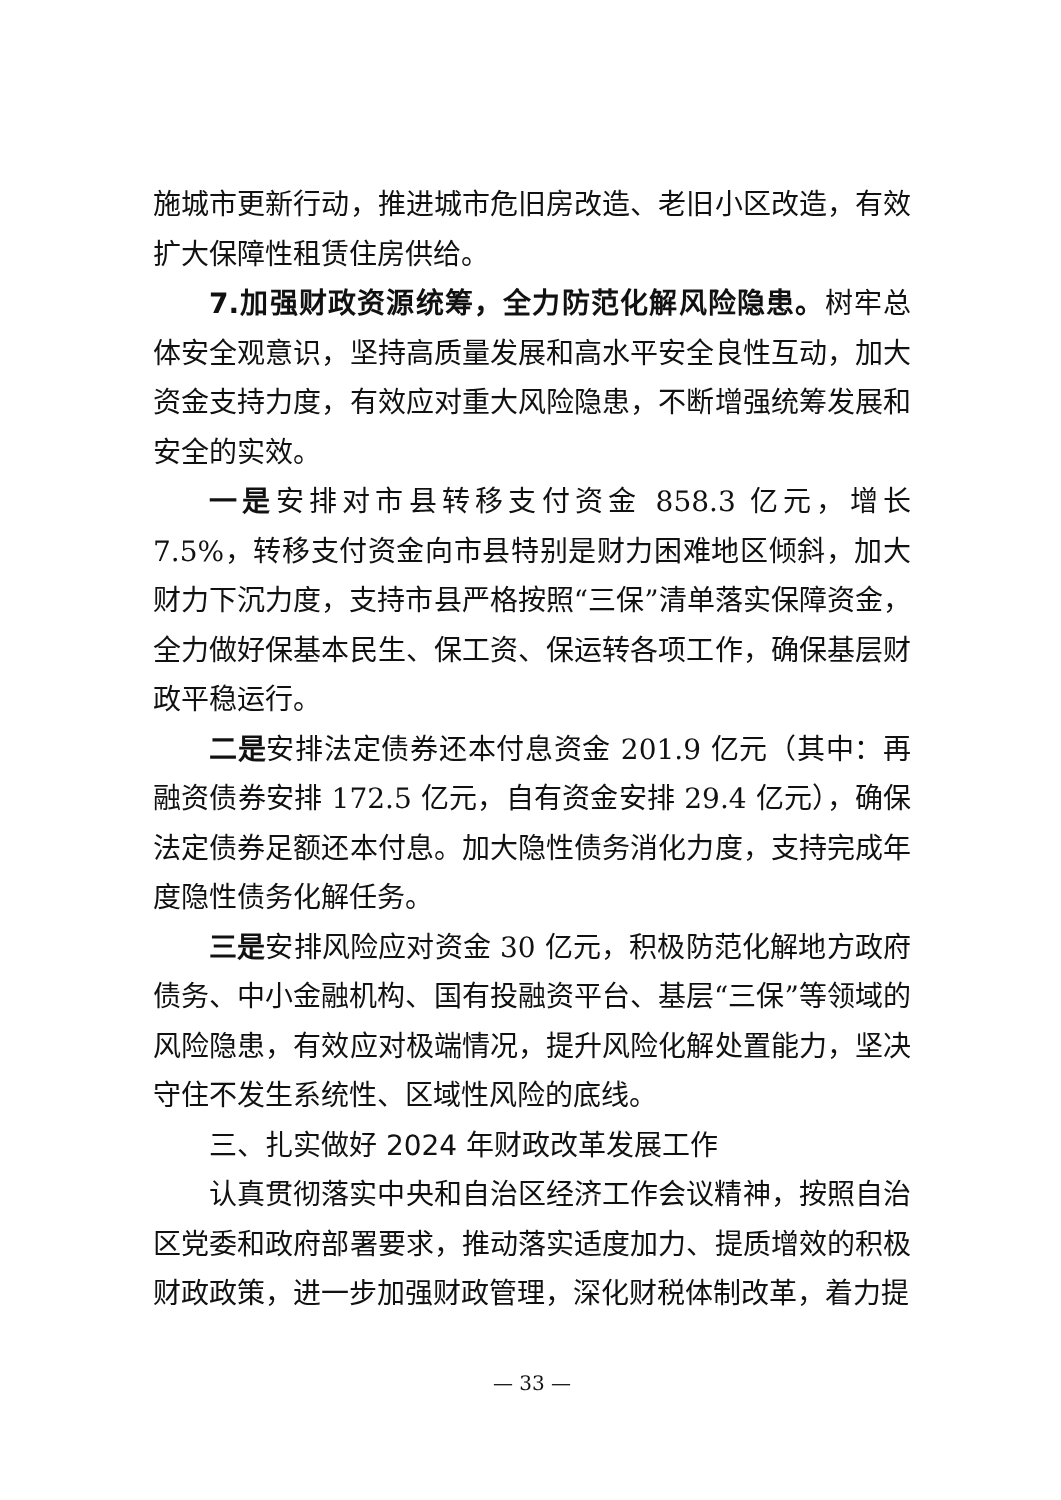施城市更新行动，推进城市危旧房改造、老旧小区改造，有效扩大保障性租赁住房供给。
7.加强财政资源统筹，全力防范化解风险隐患。树牢总体安全观意识，坚持高质量发展和高水平安全良性互动，加大资金支持力度，有效应对重大风险隐患，不断增强统筹发展和安全的实效。
一是安排对市县转移支付资金 858.3 亿元，增长 7.5%，转移支付资金向市县特别是财力困难地区倾斜，加大财力下沉力度，支持市县严格按照“三保”清单落实保障资金，全力做好保基本民生、保工资、保运转各项工作，确保基层财政平稳运行。
二是安排法定债券还本付息资金 201.9 亿元（其中：再融资债券安排 172.5 亿元，自有资金安排 29.4 亿元），确保法定债券足额还本付息。加大隐性债务消化力度，支持完成年度隐性债务化解任务。
三是安排风险应对资金 30 亿元，积极防范化解地方政府债务、中小金融机构、国有投融资平台、基层“三保”等领域的风险隐患，有效应对极端情况，提升风险化解处置能力，坚决守住不发生系统性、区域性风险的底线。
三、扎实做好 2024 年财政改革发展工作
认真贯彻落实中央和自治区经济工作会议精神，按照自治区党委和政府部署要求，推动落实适度加力、提质增效的积极财政政策，进一步加强财政管理，深化财税体制改革，着力提
— 33 —